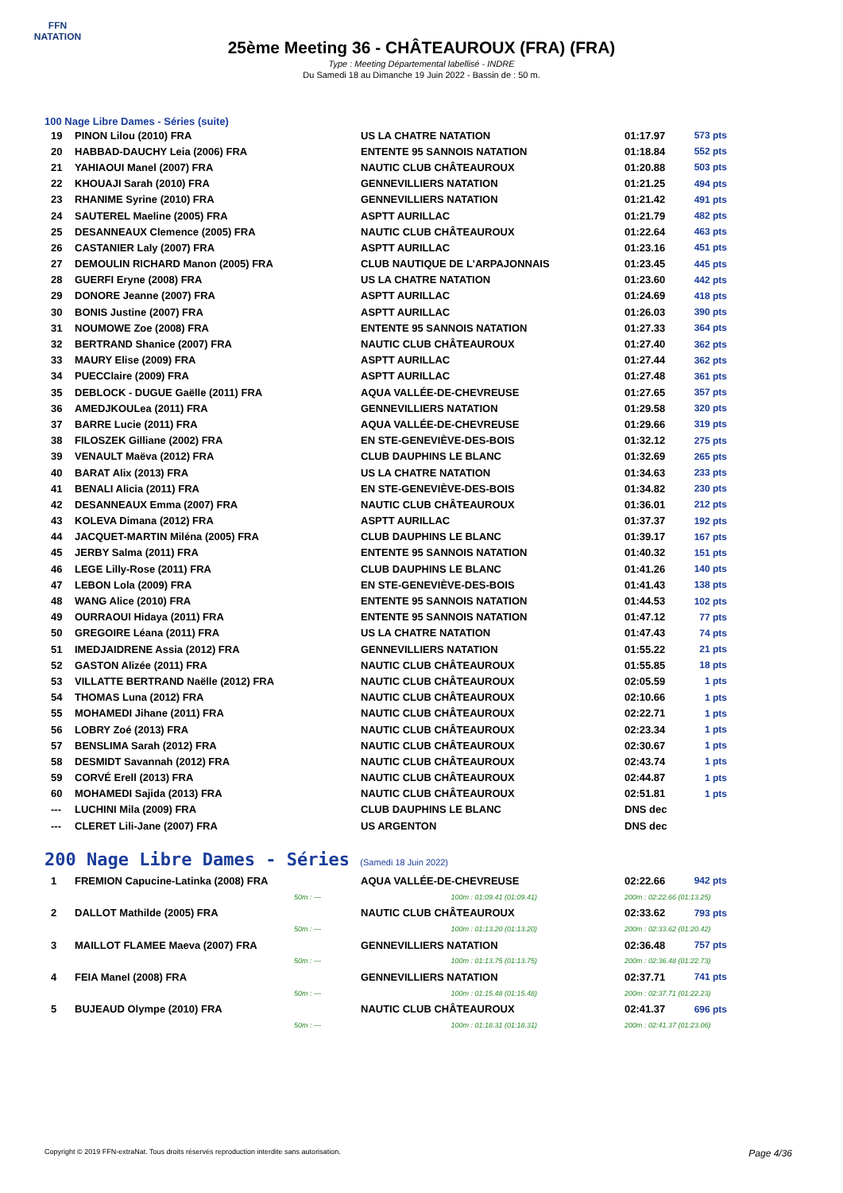FFN
NATATION
25ème Meeting 36 - CHÂTEAUROUX (FRA) (FRA)
Type : Meeting Départemental labellisé - INDRE
Du Samedi 18 au Dimanche 19 Juin 2022 - Bassin de : 50 m.
100 Nage Libre Dames - Séries (suite)
| 19 | PINON Lilou (2010) FRA | US LA CHATRE NATATION | 01:17.97 | 573 pts |
| 20 | HABBAD-DAUCHY Leia (2006) FRA | ENTENTE 95 SANNOIS NATATION | 01:18.84 | 552 pts |
| 21 | YAHIAOUI Manel (2007) FRA | NAUTIC CLUB CHÂTEAUROUX | 01:20.88 | 503 pts |
| 22 | KHOUAJI Sarah (2010) FRA | GENNEVILLIERS NATATION | 01:21.25 | 494 pts |
| 23 | RHANIME Syrine (2010) FRA | GENNEVILLIERS NATATION | 01:21.42 | 491 pts |
| 24 | SAUTEREL Maeline (2005) FRA | ASPTT AURILLAC | 01:21.79 | 482 pts |
| 25 | DESANNEAUX Clemence (2005) FRA | NAUTIC CLUB CHÂTEAUROUX | 01:22.64 | 463 pts |
| 26 | CASTANIER Laly (2007) FRA | ASPTT AURILLAC | 01:23.16 | 451 pts |
| 27 | DEMOULIN RICHARD Manon (2005) FRA | CLUB NAUTIQUE DE L'ARPAJONNAIS | 01:23.45 | 445 pts |
| 28 | GUERFI Eryne (2008) FRA | US LA CHATRE NATATION | 01:23.60 | 442 pts |
| 29 | DONORE Jeanne (2007) FRA | ASPTT AURILLAC | 01:24.69 | 418 pts |
| 30 | BONIS Justine (2007) FRA | ASPTT AURILLAC | 01:26.03 | 390 pts |
| 31 | NOUMOWE Zoe (2008) FRA | ENTENTE 95 SANNOIS NATATION | 01:27.33 | 364 pts |
| 32 | BERTRAND Shanice (2007) FRA | NAUTIC CLUB CHÂTEAUROUX | 01:27.40 | 362 pts |
| 33 | MAURY Elise (2009) FRA | ASPTT AURILLAC | 01:27.44 | 362 pts |
| 34 | PUECClaire (2009) FRA | ASPTT AURILLAC | 01:27.48 | 361 pts |
| 35 | DEBLOCK - DUGUE Gaëlle (2011) FRA | AQUA VALLÉE-DE-CHEVREUSE | 01:27.65 | 357 pts |
| 36 | AMEDJKOULea (2011) FRA | GENNEVILLIERS NATATION | 01:29.58 | 320 pts |
| 37 | BARRE Lucie (2011) FRA | AQUA VALLÉE-DE-CHEVREUSE | 01:29.66 | 319 pts |
| 38 | FILOSZEK Gilliane (2002) FRA | EN STE-GENEVIÈVE-DES-BOIS | 01:32.12 | 275 pts |
| 39 | VENAULT Maëva (2012) FRA | CLUB DAUPHINS LE BLANC | 01:32.69 | 265 pts |
| 40 | BARAT Alix (2013) FRA | US LA CHATRE NATATION | 01:34.63 | 233 pts |
| 41 | BENALI Alicia (2011) FRA | EN STE-GENEVIÈVE-DES-BOIS | 01:34.82 | 230 pts |
| 42 | DESANNEAUX Emma (2007) FRA | NAUTIC CLUB CHÂTEAUROUX | 01:36.01 | 212 pts |
| 43 | KOLEVA Dimana (2012) FRA | ASPTT AURILLAC | 01:37.37 | 192 pts |
| 44 | JACQUET-MARTIN Miléna (2005) FRA | CLUB DAUPHINS LE BLANC | 01:39.17 | 167 pts |
| 45 | JERBY Salma (2011) FRA | ENTENTE 95 SANNOIS NATATION | 01:40.32 | 151 pts |
| 46 | LEGE Lilly-Rose (2011) FRA | CLUB DAUPHINS LE BLANC | 01:41.26 | 140 pts |
| 47 | LEBON Lola (2009) FRA | EN STE-GENEVIÈVE-DES-BOIS | 01:41.43 | 138 pts |
| 48 | WANG Alice (2010) FRA | ENTENTE 95 SANNOIS NATATION | 01:44.53 | 102 pts |
| 49 | OURRAOUI Hidaya (2011) FRA | ENTENTE 95 SANNOIS NATATION | 01:47.12 | 77 pts |
| 50 | GREGOIRE Léana (2011) FRA | US LA CHATRE NATATION | 01:47.43 | 74 pts |
| 51 | IMEDJAIDRENE Assia (2012) FRA | GENNEVILLIERS NATATION | 01:55.22 | 21 pts |
| 52 | GASTON Alizée (2011) FRA | NAUTIC CLUB CHÂTEAUROUX | 01:55.85 | 18 pts |
| 53 | VILLATTE BERTRAND Naëlle (2012) FRA | NAUTIC CLUB CHÂTEAUROUX | 02:05.59 | 1 pts |
| 54 | THOMAS Luna (2012) FRA | NAUTIC CLUB CHÂTEAUROUX | 02:10.66 | 1 pts |
| 55 | MOHAMEDI Jihane (2011) FRA | NAUTIC CLUB CHÂTEAUROUX | 02:22.71 | 1 pts |
| 56 | LOBRY Zoé (2013) FRA | NAUTIC CLUB CHÂTEAUROUX | 02:23.34 | 1 pts |
| 57 | BENSLIMA Sarah (2012) FRA | NAUTIC CLUB CHÂTEAUROUX | 02:30.67 | 1 pts |
| 58 | DESMIDT Savannah (2012) FRA | NAUTIC CLUB CHÂTEAUROUX | 02:43.74 | 1 pts |
| 59 | CORVÉ Erell (2013) FRA | NAUTIC CLUB CHÂTEAUROUX | 02:44.87 | 1 pts |
| 60 | MOHAMEDI Sajida (2013) FRA | NAUTIC CLUB CHÂTEAUROUX | 02:51.81 | 1 pts |
| --- | LUCHINI Mila (2009) FRA | CLUB DAUPHINS LE BLANC | DNS dec | |
| --- | CLERET Lili-Jane (2007) FRA | US ARGENTON | DNS dec | |
200 Nage Libre Dames - Séries (Samedi 18 Juin 2022)
| 1 | FREMION Capucine-Latinka (2008) FRA | AQUA VALLÉE-DE-CHEVREUSE | 02:22.66 | 942 pts |
| | 50m : --- | 100m : 01:09.41 (01:09.41) | 200m : 02:22.66 (01:13.25) | |
| 2 | DALLOT Mathilde (2005) FRA | NAUTIC CLUB CHÂTEAUROUX | 02:33.62 | 793 pts |
| | 50m : --- | 100m : 01:13.20 (01:13.20) | 200m : 02:33.62 (01:20.42) | |
| 3 | MAILLOT FLAMEE Maeva (2007) FRA | GENNEVILLIERS NATATION | 02:36.48 | 757 pts |
| | 50m : --- | 100m : 01:13.75 (01:13.75) | 200m : 02:36.48 (01:22.73) | |
| 4 | FEIA Manel (2008) FRA | GENNEVILLIERS NATATION | 02:37.71 | 741 pts |
| | 50m : --- | 100m : 01:15.48 (01:15.48) | 200m : 02:37.71 (01:22.23) | |
| 5 | BUJEAUD Olympe (2010) FRA | NAUTIC CLUB CHÂTEAUROUX | 02:41.37 | 696 pts |
| | 50m : --- | 100m : 01:18.31 (01:18.31) | 200m : 02:41.37 (01:23.06) | |
Copyright © 2019 FFN-extraNat. Tous droits réservés reproduction interdite sans autorisation. Page 4/36